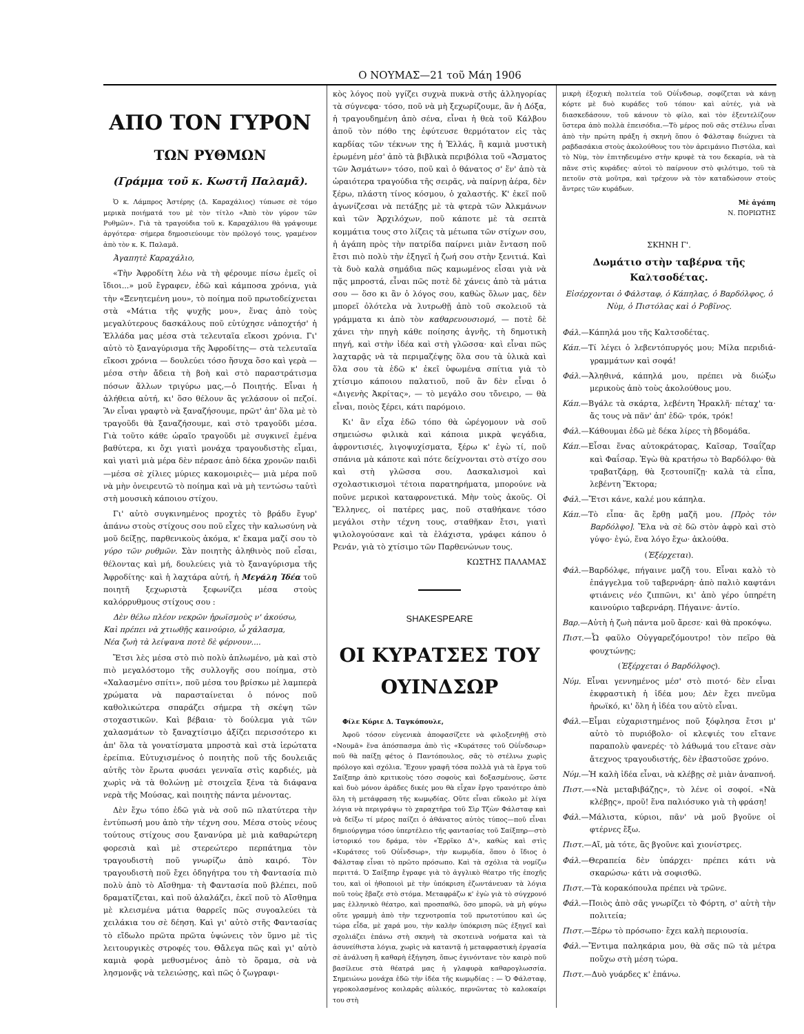Ο ΝΟΥΜΑΣ—21 τοῦ Μάη 1906
ΑΠΟ ΤΟΝ ΓΥΡΟΝ
ΤΩΝ ΡΥΘΜΩΝ
(Γράμμα τοῦ κ. Κωστῆ Παλαμᾶ).
Ὁ κ. Λάμπρος Ἀστέρης (Δ. Καραχάλιος) τύπωσε σὲ τόμο μερικὰ ποιήματά του μὲ τὸν τίτλο «Ἀπὸ τὸν γύρον τῶν Ρυθμῶν». Γιὰ τὰ τραγούδια τοῦ κ. Καραχάλιου θὰ γράψουμε ἀργότερα· σήμερα δημοσιεύουμε τὸν πρόλογό τους, γραμένον ἀπὸ τὸν κ. Κ. Παλαμᾶ.
Ἀγαπητὲ Καραχάλιο,
«Τὴν Ἀφροδίτη λέω νὰ τὴ φέρουμε πίσω ἐμεῖς οἱ ἴδιοι...» μοῦ ἔγραφεν, ἐδῶ καὶ κάμποσα χρόνια, γιὰ τὴν «Ξενητεμένη μου», τὸ ποίημα ποῦ πρωτοδείχνεται στὰ «Μάτια τῆς ψυχῆς μου», ἕνας ἀπὸ τοὺς μεγαλύτερους δασκάλους ποῦ εὐτύχησε νἀποχτήσ' ἡ Ἑλλάδα μας μέσα στὰ τελευταῖα εἴκοσι χρόνια. Γι' αὐτὸ τὸ ξαναγύρισμα τῆς Ἀφροδίτης— στὰ τελευταῖα εἴκοσι χρόνια — δουλεύει τόσο ἥσυχα ὅσο καὶ γερὰ — μέσα στὴν ἄδεια τὴ βοὴ καὶ στὸ παραστράτισμα πόσων ἄλλων τριγύρω μας,—ὁ Ποιητής. Εἶναι ἡ ἀλήθεια αὐτή, κι' ὅσο θέλουν ἂς γελάσουν οἱ πεζοί. Ἂν εἶναι γραφτὸ νὰ ξαναζήσουμε, πρῶτ' ἀπ' ὅλα μὲ τὸ τραγοῦδι θὰ ξαναζήσουμε, καὶ στὸ τραγοῦδι μέσα. Γιὰ τοῦτο κάθε ὡραῖο τραγοῦδι μὲ συγκινεῖ ἐμένα βαθύτερα, κι ὄχι γιατὶ μονάχα τραγουδιστὴς εἶμαι, καὶ γιατὶ μιὰ μέρα δὲν πέρασε ἀπὸ δέκα χρονῶν παιδὶ—μέσα σὲ χίλιες μύριες κακομοιριὲς— μιὰ μέρα ποῦ νὰ μὴν ὀνειρευτῶ τὸ ποίημα καὶ νὰ μὴ τεντώσω ταὐτὶ στὴ μουσικὴ κάποιου στίχου.
Γι' αὐτὸ συγκινημένος προχτὲς τὸ βράδυ ἔγυρ' ἀπάνω στοὺς στίχους σου ποῦ εἶχες τὴν καλωσύνη νὰ μοῦ δείξῃς, παρθενικοὺς ἀκόμα, κ' ἔκαμα μαζί σου τὸ γύρο τῶν ρυθμῶν. Σὰν ποιητὴς ἀληθινὸς ποῦ εἶσαι, θέλοντας καὶ μή, δουλεύεις γιὰ τὸ ξαναγύρισμα τῆς Ἀφροδίτης· καὶ ἡ λαχτάρα αὐτή, ἡ Μεγάλη Ἰδέα τοῦ ποιητῆ ξεχωριστὰ ξεφωνίζει μέσα στοὺς καλόρρυθμους στίχους σου :
Δὲν θέλω πλέον νεκρῶν ἡρωϊσμοὺς ν' ἀκούσω,
Καὶ πρέπει νὰ χτιωθῇς καινούριο, ὦ χάλασμα,
Νέα ζωὴ τὰ λείψανα ποτὲ δὲ φέρνουν....
Ἔτσι λὲς μέσα στὸ πιὸ πολὺ ἁπλωμένο, μὰ καὶ στὸ πιὸ μεγαλόστομο τῆς συλλογῆς σου ποίημα, στὸ «Χαλασμένο σπίτι», ποῦ μέσα του βρίσκω μὲ λαμπερὰ χρώματα νὰ παρασταίνεται ὁ πόνος ποῦ καθολικώτερα σπαράζει σήμερα τὴ σκέψη τῶν στοχαστικῶν. Καὶ βέβαια· τὸ δούλεμα γιὰ τῶν χαλασμάτων τὸ ξαναχτίσιμο ἀξίζει περισσότερο κι ἀπ' ὅλα τὰ γονατίσματα μπροστὰ καὶ στὰ ἱερώτατα ἐρείπια. Εὐτυχισμένος ὁ ποιητὴς ποῦ τῆς δουλειᾶς αὐτῆς τὸν ἔρωτα φυσάει γενναῖα στὶς καρδιές, μὰ χωρὶς νὰ τὰ θολώνῃ μὲ στοιχεῖα ξένα τὰ διάφανα νερὰ τῆς Μούσας, καὶ ποιητὴς πάντα μένοντας.
Δὲν ἔχω τόπο ἐδῶ γιὰ νὰ σοῦ πῶ πλατύτερα τὴν ἐντύπωσή μου ἀπὸ τὴν τέχνη σου. Μέσα στοὺς νέους τούτους στίχους σου ξανανύρα μὲ μιὰ καθαρώτερη φορεσιὰ καὶ μὲ στερεώτερο περπάτημα τὸν τραγουδιστὴ ποῦ γνωρίζω ἀπὸ καιρό. Τὸν τραγουδιστὴ ποῦ ἔχει ὁδηγήτρα του τὴ Φαντασία πιὸ πολὺ ἀπὸ τὸ Αἴσθημα· τὴ Φαντασία ποῦ βλέπει, ποῦ δραματίζεται, καὶ ποῦ ἀλαλάζει, ἐκεῖ ποῦ τὸ Αἴσθημα μὲ κλεισμένα μάτια θαρρεῖς πῶς συγοαλεύει τὰ χειλάκια του σὲ δέηση. Καὶ γι' αὐτὸ στῆς Φαντασίας τὸ εἴδωλο πρῶτα πρῶτα ὑψώνεις τὸν ὕμνο μὲ τὶς λειτουργικὲς στροφές του. Θἄλεγα πῶς καὶ γι' αὐτὸ καμιὰ φορὰ μεθυσμένος ἀπὸ τὸ ὅραμα, σὰ νὰ λησμονᾷς νὰ τελειώσῃς, καὶ πῶς ὁ ζωγραφι-
κὸς λόγος ποὺ γγίζει συχνὰ πυκνὰ στῆς ἀλληγορίας τὰ σύγνεφα· τόσο, ποῦ νὰ μὴ ξεχωρίζουμε, ἂν ἡ Δόξα, ἡ τραγουδημένη ἀπὸ σένα, εἶναι ἡ θεὰ τοῦ Κάλβου ἀποῦ τὸν πόθο της ἐφύτευσε θερμότατον εἰς τὰς καρδίας τῶν τέκνων της ἡ Ἑλλάς, ἢ καμιὰ μυστικὴ ἐρωμένη μέσ' ἀπὸ τὰ βιβλικὰ περιβόλια τοῦ «Ἄσματος τῶν Ἀσμάτων» τόσο, ποῦ καὶ ὁ θάνατος σ' ἕν' ἀπὸ τὰ ὡραιότερα τραγούδια τῆς σειρᾶς, νὰ παίρνῃ ἀέρα, δὲν ξέρω, πλάστη τίνος κόσμου, ὁ χαλαστής. Κ' ἐκεῖ ποῦ ἀγωνίζεσαι νὰ πετάξῃς μὲ τὰ φτερὰ τῶν Ἀλκμάνων καὶ τῶν Ἀρχιλόχων, ποῦ κάποτε μὲ τὰ σεπτὰ κομμάτια τους στο λίζεις τὰ μέτωπα τῶν στίχων σου, ἡ ἀγάπη πρὸς τὴν πατρίδα παίρνει μιὰν ἔνταση ποῦ ἔτσι πιὸ πολὺ τὴν ἐξηγεῖ ἡ ζωή σου στὴν ξενιτιά. Καὶ τὰ δυὸ καλὰ σημάδια πῶς καμωμένος εἶσαι γιὰ νὰ πᾷς μπροστά, εἶναι πῶς ποτὲ δὲ χάνεις ἀπὸ τὰ μάτια σου — ὅσο κι ἂν ὁ λόγος σου, καθὼς ὅλων μας, δὲν μπορεῖ ὁλότελα νὰ λυτρωθῇ ἀπὸ τοῦ σκολειοῦ τὰ γράμματα κι ἀπὸ τὸν καθαρευουσιομό, — ποτὲ δὲ χάνει τὴν πηγὴ κάθε ποίησης ἁγνῆς, τὴ δημοτικὴ πηγή, καὶ στὴν ἰδέα καὶ στὴ γλῶσσα· καὶ εἶναι πῶς λαχταρᾷς νὰ τὰ περιμαζέψῃς ὅλα σου τὰ ὑλικὰ καὶ ὅλα σου τὰ ἐδῶ κ' ἐκεῖ ὑφωμένα σπίτια γιὰ τὸ χτίσιμο κάποιου παλατιοῦ, ποῦ ἂν δὲν εἶναι ὁ «Διγενὴς Ἀκρίτας», — τὸ μεγάλο σου τὄνειρο, — θὰ εἶναι, ποιὸς ξέρει, κάτι παρόμοιο.
Κι' ἂν εἶχα ἐδῶ τόπο θὰ ὡρέγομουν νὰ σοῦ σημειώσω φιλικὰ καὶ κάποια μικρὰ ψεγάδια, ἀφροντισιές, λιγοψυχίσματα, ξέρω κ' ἐγὼ τί, ποῦ σπάνια μὰ κάποτε καὶ πότε δείχνονται στὸ στίχο σου καὶ στὴ γλῶσσα σου. Δασκαλισμοὶ καὶ σχολαστικισμοὶ τέτοια παρατηρήματα, μπορούνε νὰ ποῦνε μερικοὶ καταφρονετικά. Μὴν τοὺς ἀκοῦς. Οἱ Ἕλληνες, οἱ πατέρες μας, ποῦ σταθήκανε τόσο μεγάλοι στὴν τέχνη τους, σταθῆκαν ἔτσι, γιατὶ ψιλολογούσανε καὶ τὰ ἐλάχιστα, γράφει κάπου ὁ Ρενάν, γιὰ τὸ χτίσιμο τῶν Παρθενώνων τους.
ΚΩΣΤΗΣ ΠΑΛΑΜΑΣ
SHAKESPEARE
ΟΙ ΚΥΡΑΤΣΕΣ ΤΟΥ ΟΥΙΝΔΣΩΡ
Φίλε Κύριε Δ. Ταγκόπουλε,
Ἀφοῦ τόσον εὐγενικὰ ἀποφασίζετε νὰ φιλοξενηθῇ στὸ «Νουμᾶ» ἕνα ἀπόσπασμα ἀπὸ τὶς «Κυράτσες τοῦ Οὐΐνδσωρ» ποῦ θὰ παίξῃ φέτος ὁ Παντόπουλος, σᾶς τὸ στέλνω χωρὶς πρόλογο καὶ σχόλια. Ἔχουν γραφῆ τόσα πολλὰ γιὰ τὰ ἔργα τοῦ Σαίξπηρ ἀπὸ κριτικοὺς τόσο σοφοὺς καὶ δοξασμένους, ὥστε καὶ δυὸ μόνον ἀράδες δικές μου θὰ εἶχαν ἔργο τρανότερο ἀπὸ ὅλη τὴ μετάφραση τῆς κωμῳδίας. Οὔτε εἶναι εὔκολο μὲ λίγα λόγια νὰ περιγράψω τὸ χαραχτῆρα τοῦ Σὶρ Τζὼν Φάλσταφ καὶ νὰ δείξω τί μέρος παίζει ὁ ἀθάνατος αὐτὸς τύπος—ποῦ εἶναι δημιούργημα τόσο ὑπερτέλειο τῆς φαντασίας τοῦ Σαίξπηρ—στὸ ἱστορικό του δράμα, τὸν «Ἑρρῖκο Δ'», καθὼς καὶ στὶς «Κυράτσες τοῦ Οὐΐνδσωρ», τὴν κωμῳδία, ὅπου ὁ ἴδιος ὁ Φάλσταφ εἶναι τὸ πρῶτο πρόσωπο. Καὶ τὰ σχόλια τὰ νομίζω περιττά. Ὁ Σαίξπηρ ἔγραφε γιὰ τὸ ἀγγλικὸ θέατρο τῆς ἐποχῆς του, καὶ οἱ ἠθοποιοὶ μὲ τὴν ὑπόκριση ἐζωντάνευαν τὰ λόγια ποῦ τοὺς ἔβαζε στὸ στόμα. Μεταφράζω κ' ἐγὼ γιὰ τὸ σύγχρονό μας ἑλληνικὸ θέατρο, καὶ προσπαθῶ, ὅσο μπορῶ, νὰ μὴ φύγω οὔτε γραμμὴ ἀπὸ τὴν τεχνοτροπία τοῦ πρωτοτύπου καὶ ὡς τώρα εἶδα, μὲ χαρά μου, τὴν καλὴν ὑπόκριση πῶς ἐξηγεῖ καὶ σχολιάζει ἐπάνω στὴ σκηνὴ τὰ σκοτεινὰ νοήματα καὶ τὰ ἀσυνείθιστα λόγια, χωρὶς νὰ καταντᾷ ἡ μεταφραστικὴ ἐργασία σὲ ἀνάλυση ἢ καθαρὴ ἐξήγηση, ὅπως ἐγινόντανε τὸν καιρὸ ποῦ βασίλευε στὰ θέατρά μας ἡ γλαφυρὰ καθαρογλωσσία. Σημειώνω μονάχα ἐδῶ τὴν ἰδέα τῆς κωμῳδίας : — Ὁ Φάλσταφ, γεροκολασμένος κοιλαρᾶς αὐλικός, περνῶντας τὸ καλοκαίρι του στὴ
μικρὴ ἐξοχικὴ πολιτεία τοῦ Οὐΐνδσωρ, σοφίζεται νὰ κάνῃ κόρτε μὲ δυὸ κυράδες τοῦ τόπου· καὶ αὐτές, γιὰ νὰ διασκεδάσουν, τοῦ κάνουν τὸ φίλο, καὶ τὸν ἐξευτελίζουν ὕστερα ἀπὸ πολλὰ ἐπεισόδια.—Τὸ μέρος ποῦ σᾶς στέλνω εἶναι ἀπὸ τὴν πρώτη πράξη ἡ σκηνὴ ὅπου ὁ Φάλσταφ διώχνει τὰ ραβδασάκια στοὺς ἀκολούθους του τὸν ἀρειμάνιο Πιστόλα, καὶ τὸ Νὺμ, τὸν ἐπιτηδευμένο στὴν κρυφὲ τὰ του δεκαρία, νὰ τὰ πᾶνε στὶς κυράδες· αὐτοὶ τὸ παίρνουν στὸ φιλότιμο, τοῦ τὰ πετοῦν στὰ μοῦτρα, καὶ τρέχουν νὰ τὸν καταδώσουν στοὺς ἄντρες τῶν κυράδων.
Μὲ ἀγάπη
Ν. ΠΟΡΙΩΤΗΣ
ΣΚΗΝΗ Γ'.
Δωμάτιο στὴν ταβέρνα τῆς Καλτσοδέτας.
Εἰσέρχονται ὁ Φάλσταφ, ὁ Κάπηλας, ὁ Βαρδόλφος, ὁ Νὺμ, ὁ Πιστόλας καὶ ὁ Ροβῖνος.
Φάλ.—Κάπηλά μου τῆς Καλτσοδέτας.
Κάπ.—Τί λέγει ὁ λεβεντόπυργός μου; Μίλα περιδιά-γραμμάτων καὶ σοφά!
Φάλ.—Ἀληθινά, κάπηλά μου, πρέπει νὰ διώξω μερικοὺς ἀπὸ τοὺς ἀκολούθους μου.
Κάπ.—Βγάλε τὰ σκάρτα, λεβέντη Ἡρακλῆ· πέταχ' τα· ἄς τους νὰ πᾶν' ἀπ' ἐδῶ· τρόκ, τρόκ!
Φάλ.—Κάθουμαι ἐδῶ μὲ δέκα λίρες τὴ βδομάδα.
Κάπ.—Εἶσαι ἕνας αὐτοκράτορας, Καῖσαρ, Τσαΐζαρ καὶ Φαΐσαρ. Ἐγὼ θὰ κρατήσω τὸ Βαρδόλφο· θὰ τραβατζάρῃ, θὰ ξεστουπίζῃ· καλὰ τὰ εἶπα, λεβέντη Ἕκτορα;
Φάλ.—Ἔτσι κάνε, καλέ μου κάπηλα.
Κάπ.—Τὸ εἶπα· ἂς ἔρθῃ μαζῆ μου. [Πρὸς τὸν Βαρδόλφο]. Ἔλα νὰ σὲ δῶ στὸν ἀφρὸ καὶ στὸ γύψο· ἐγώ, ἕνα λόγο ἔχω· ἀκλούθα.
(Ἐξέρχεται).
Φάλ.—Βαρδόλφε, πήγαινε μαζῆ του. Εἶναι καλὸ τὸ ἐπάγγελμα τοῦ ταβερνάρη· ἀπὸ παλιὸ καφτάνι φτιάνεις νέο ζιππῶνι, κι' ἀπὸ γέρο ὑπηρέτη καινούριο ταβερνάρη. Πήγαινε· ἀντίο.
Βαρ.—Αὐτὴ ἡ ζωὴ πάντα μοῦ ἄρεσε· καὶ θὰ προκόψω.
Πιστ.—Ὦ φαῦλο Οὐγγαρεζόμουτρο! τὸν πεῖρο θὰ φουχτώνῃς;
(Ἐξέρχεται ὁ Βαρδόλφος).
Νύμ. Εἶναι γεννημένος μέσ' στὸ πιοτό· δὲν εἶναι ἐκφραστικὴ ἡ ἰδέα μου; Δὲν ἔχει πνεῦμα ἡρωϊκό, κι' ὅλη ἡ ἰδέα του αὐτὸ εἶναι.
Φάλ.—Εἶμαι εὐχαριστημένος ποῦ ξόφλησα ἔτσι μ' αὐτὸ τὸ πυριόβολο· οἱ κλεψιές του εἴτανε παραπολὺ φανερές· τὸ λάθωμά του εἴτανε σὰν ἄτεχνος τραγουδιστής, δὲν ἐβαστοῦσε χρόνο.
Νύμ.—Ἡ καλὴ ἰδέα εἶναι, νὰ κλέβῃς σὲ μιὰν ἀναπνοή.
Πιστ.—«Νὰ μεταβιβάζῃς», τὸ λένε οἱ σοφοί. «Νὰ κλέβῃς», προῦ! ἕνα παλιόσυκο γιὰ τὴ φράση!
Φάλ.—Μάλιστα, κύριοι, πᾶν' νὰ μοῦ βγοῦνε οἱ φτέρνες ἔξω.
Πιστ.—Αἴ, μὰ τότε, ἂς βγοῦνε καὶ χιονίστρες.
Φάλ.—Θεραπεία δὲν ὑπάρχει· πρέπει κάτι νὰ σκαρώσω· κάτι νὰ σοφισθῶ.
Πιστ.—Τὰ κορακόπουλα πρέπει νὰ τρῶνε.
Φάλ.—Ποιὸς ἀπὸ σᾶς γνωρίζει τὸ Φόρτη, σ' αὐτὴ τὴν πολιτεία;
Πιστ.—Ξέρω τὸ πρόσωπο· ἔχει καλὴ περιουσία.
Φάλ.—Ἔντιμα παληκάρια μου, θὰ σᾶς πῶ τὰ μέτρα ποὔχω στὴ μέση τώρα.
Πιστ.—Δυὸ γυάρδες κ' ἐπάνω.